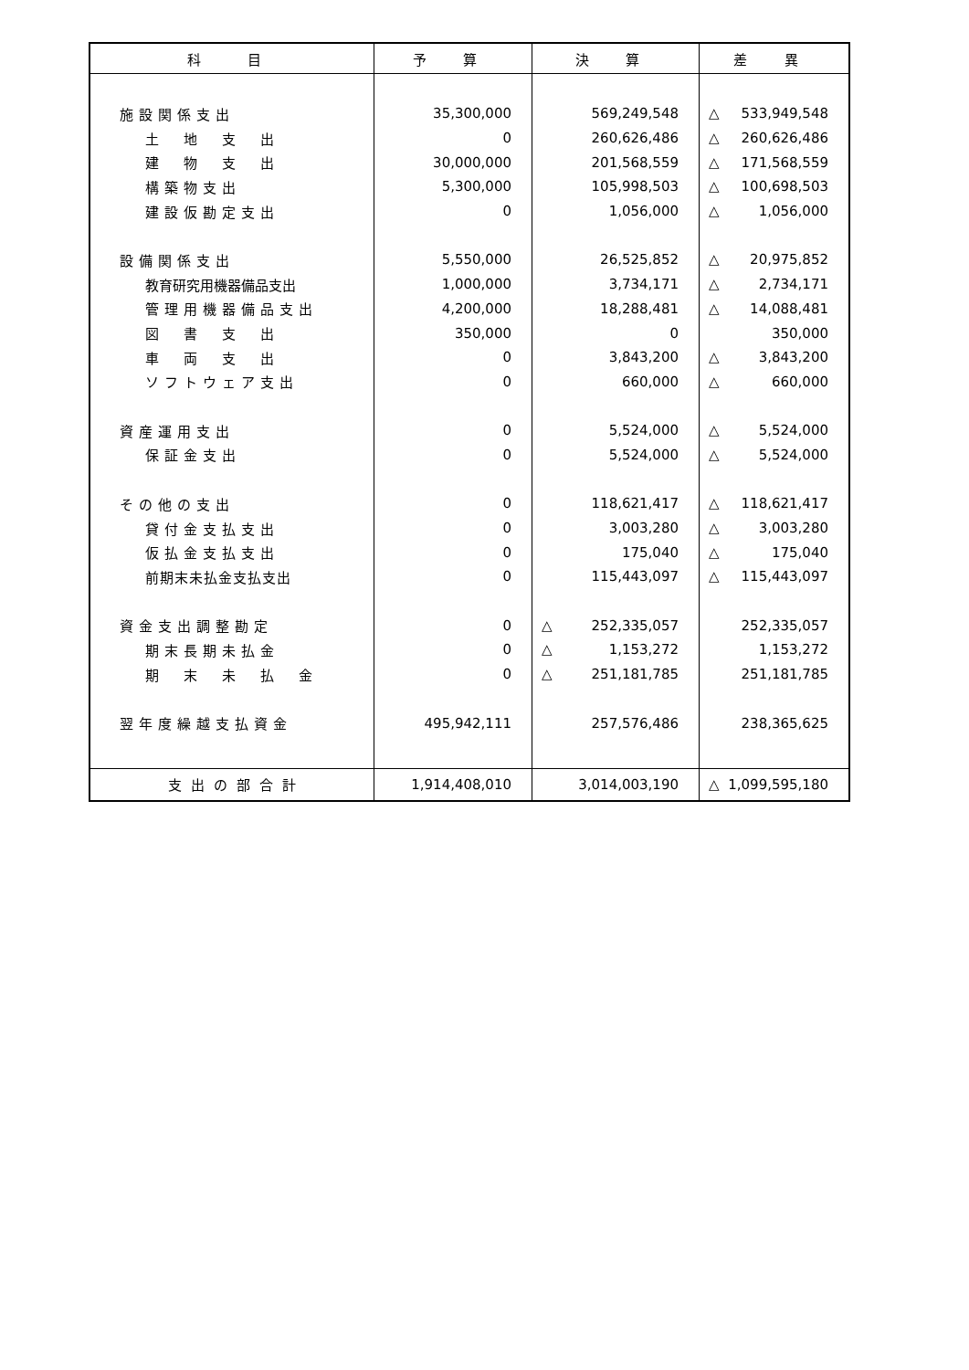| 科 目 | 予 算 | 決 算 | 差 異 |
| --- | --- | --- | --- |
| 施設関係支出 | 35,300,000 | 569,249,548 | △ 533,949,548 |
| 土 地 支 出 | 0 | 260,626,486 | △ 260,626,486 |
| 建 物 支 出 | 30,000,000 | 201,568,559 | △ 171,568,559 |
| 構築物支出 | 5,300,000 | 105,998,503 | △ 100,698,503 |
| 建設仮勘定支出 | 0 | 1,056,000 | △ 1,056,000 |
| 設備関係支出 | 5,550,000 | 26,525,852 | △ 20,975,852 |
| 教育研究用機器備品支出 | 1,000,000 | 3,734,171 | △ 2,734,171 |
| 管理用機器備品支出 | 4,200,000 | 18,288,481 | △ 14,088,481 |
| 図 書 支 出 | 350,000 | 0 | 350,000 |
| 車 両 支 出 | 0 | 3,843,200 | △ 3,843,200 |
| ソフトウェア支出 | 0 | 660,000 | △ 660,000 |
| 資産運用支出 | 0 | 5,524,000 | △ 5,524,000 |
| 保証金支出 | 0 | 5,524,000 | △ 5,524,000 |
| その他の支出 | 0 | 118,621,417 | △ 118,621,417 |
| 貸付金支払支出 | 0 | 3,003,280 | △ 3,003,280 |
| 仮払金支払支出 | 0 | 175,040 | △ 175,040 |
| 前期末未払金支払支出 | 0 | 115,443,097 | △ 115,443,097 |
| 資金支出調整勘定 | 0 | △ 252,335,057 | 252,335,057 |
| 期末長期未払金 | 0 | △ 1,153,272 | 1,153,272 |
| 期 末 未 払 金 | 0 | △ 251,181,785 | 251,181,785 |
| 翌年度繰越支払資金 | 495,942,111 | 257,576,486 | 238,365,625 |
| 支出の部合計 | 1,914,408,010 | 3,014,003,190 | △ 1,099,595,180 |